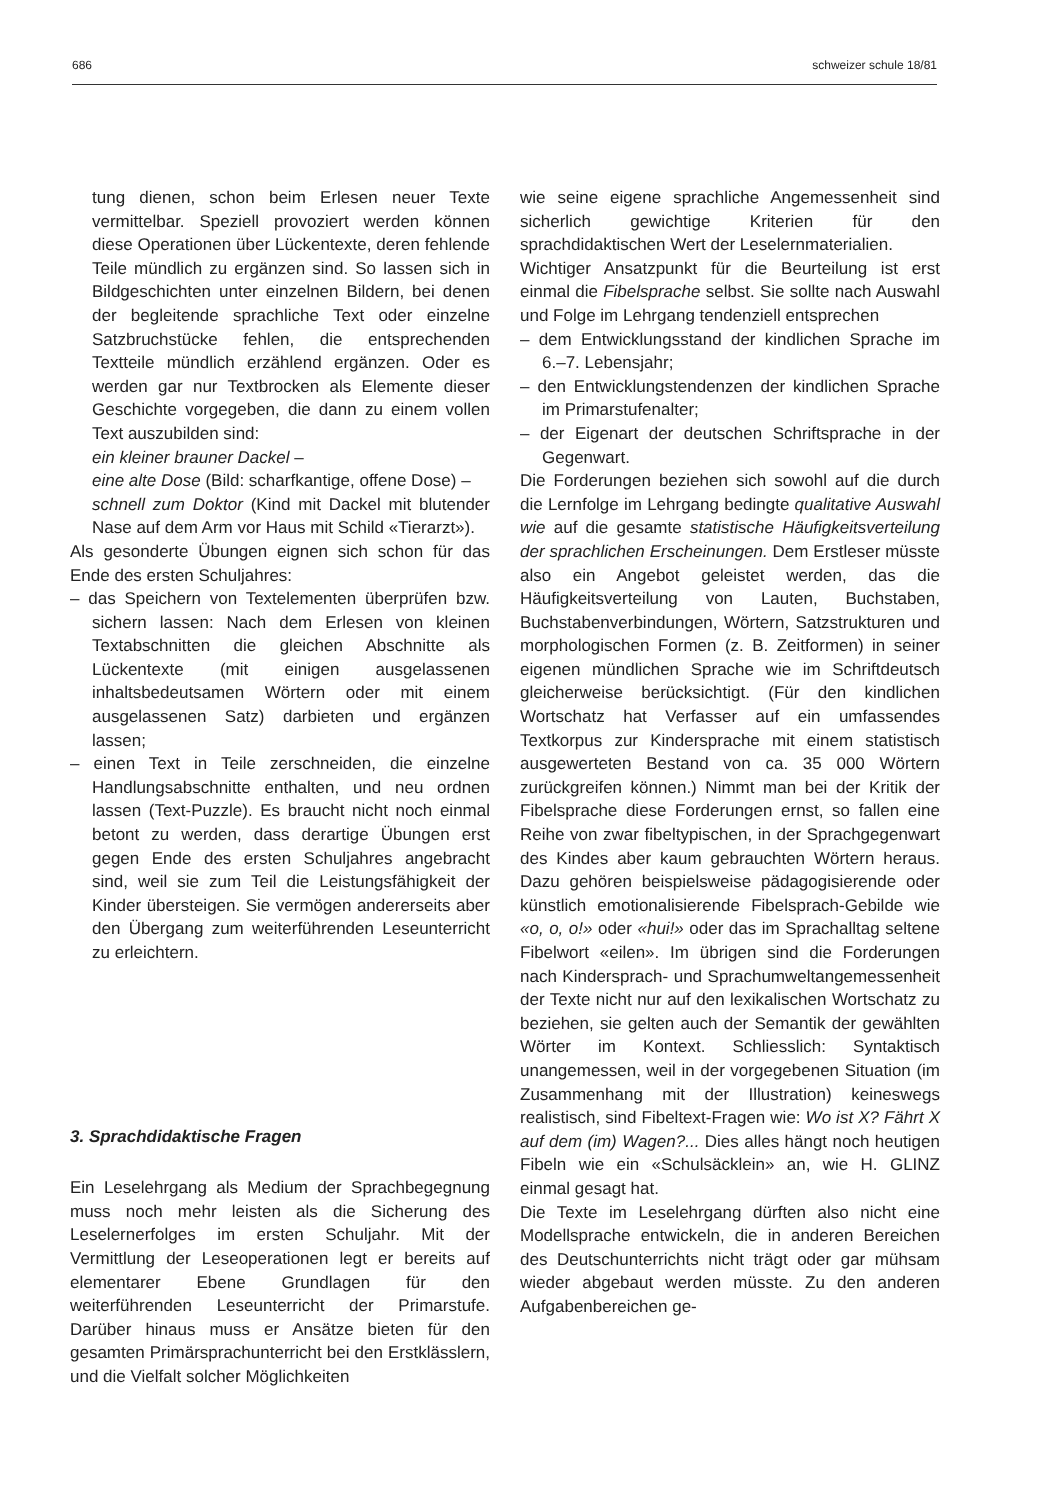686 schweizer schule 18/81
tung dienen, schon beim Erlesen neuer Texte vermittelbar. Speziell provoziert werden können diese Operationen über Lückentexte, deren fehlende Teile mündlich zu ergänzen sind. So lassen sich in Bildgeschichten unter einzelnen Bildern, bei denen der begleitende sprachliche Text oder einzelne Satzbruchstücke fehlen, die entsprechenden Textteile mündlich erzählend ergänzen. Oder es werden gar nur Textbrocken als Elemente dieser Geschichte vorgegeben, die dann zu einem vollen Text auszubilden sind:
ein kleiner brauner Dackel –
eine alte Dose (Bild: scharfkantige, offene Dose) –
schnell zum Doktor (Kind mit Dackel mit blutender Nase auf dem Arm vor Haus mit Schild «Tierarzt»).
Als gesonderte Übungen eignen sich schon für das Ende des ersten Schuljahres:
– das Speichern von Textelementen überprüfen bzw. sichern lassen: Nach dem Erlesen von kleinen Textabschnitten die gleichen Abschnitte als Lückentexte (mit einigen ausgelassenen inhaltsbedeutsamen Wörtern oder mit einem ausgelassenen Satz) darbieten und ergänzen lassen;
– einen Text in Teile zerschneiden, die einzelne Handlungsabschnitte enthalten, und neu ordnen lassen (Text-Puzzle). Es braucht nicht noch einmal betont zu werden, dass derartige Übungen erst gegen Ende des ersten Schuljahres angebracht sind, weil sie zum Teil die Leistungsfähigkeit der Kinder übersteigen. Sie vermögen andererseits aber den Übergang zum weiterführenden Leseunterricht zu erleichtern.
3. Sprachdidaktische Fragen
Ein Leselehrgang als Medium der Sprachbegegnung muss noch mehr leisten als die Sicherung des Leselernerfolges im ersten Schuljahr. Mit der Vermittlung der Leseoperationen legt er bereits auf elementarer Ebene Grundlagen für den weiterführenden Leseunterricht der Primarstufe. Darüber hinaus muss er Ansätze bieten für den gesamten Primärsprachunterricht bei den Erstklässlern, und die Vielfalt solcher Möglichkeiten
wie seine eigene sprachliche Angemessenheit sind sicherlich gewichtige Kriterien für den sprachdidaktischen Wert der Leselernmaterialien.
Wichtiger Ansatzpunkt für die Beurteilung ist erst einmal die Fibelsprache selbst. Sie sollte nach Auswahl und Folge im Lehrgang tendenziell entsprechen
– dem Entwicklungsstand der kindlichen Sprache im 6.–7. Lebensjahr;
– den Entwicklungstendenzen der kindlichen Sprache im Primarstufenalter;
– der Eigenart der deutschen Schriftsprache in der Gegenwart.
Die Forderungen beziehen sich sowohl auf die durch die Lernfolge im Lehrgang bedingte qualitative Auswahl wie auf die gesamte statistische Häufigkeitsverteilung der sprachlichen Erscheinungen. Dem Erstleser müsste also ein Angebot geleistet werden, das die Häufigkeitsverteilung von Lauten, Buchstaben, Buchstabenverbindungen, Wörtern, Satzstrukturen und morphologischen Formen (z. B. Zeitformen) in seiner eigenen mündlichen Sprache wie im Schriftdeutsch gleicherweise berücksichtigt. (Für den kindlichen Wortschatz hat Verfasser auf ein umfassendes Textkorpus zur Kindersprache mit einem statistisch ausgewerteten Bestand von ca. 35 000 Wörtern zurückgreifen können.) Nimmt man bei der Kritik der Fibelsprache diese Forderungen ernst, so fallen eine Reihe von zwar fibeltypischen, in der Sprachgegenwart des Kindes aber kaum gebrauchten Wörtern heraus. Dazu gehören beispielsweise pädagogisierende oder künstlich emotionalisierende Fibelsprach-Gebilde wie «o, o, o!» oder «hui!» oder das im Sprachalltag seltene Fibelwort «eilen». Im übrigen sind die Forderungen nach Kindersprach- und Sprachumweltangemessenheit der Texte nicht nur auf den lexikalischen Wortschatz zu beziehen, sie gelten auch der Semantik der gewählten Wörter im Kontext. Schliesslich: Syntaktisch unangemessen, weil in der vorgegebenen Situation (im Zusammenhang mit der Illustration) keineswegs realistisch, sind Fibeltext-Fragen wie: Wo ist X? Fährt X auf dem (im) Wagen?... Dies alles hängt noch heutigen Fibeln wie ein «Schulsäcklein» an, wie H. GLINZ einmal gesagt hat.
Die Texte im Leselehrgang dürften also nicht eine Modellsprache entwickeln, die in anderen Bereichen des Deutschunterrichts nicht trägt oder gar mühsam wieder abgebaut werden müsste. Zu den anderen Aufgabenbereichen ge-